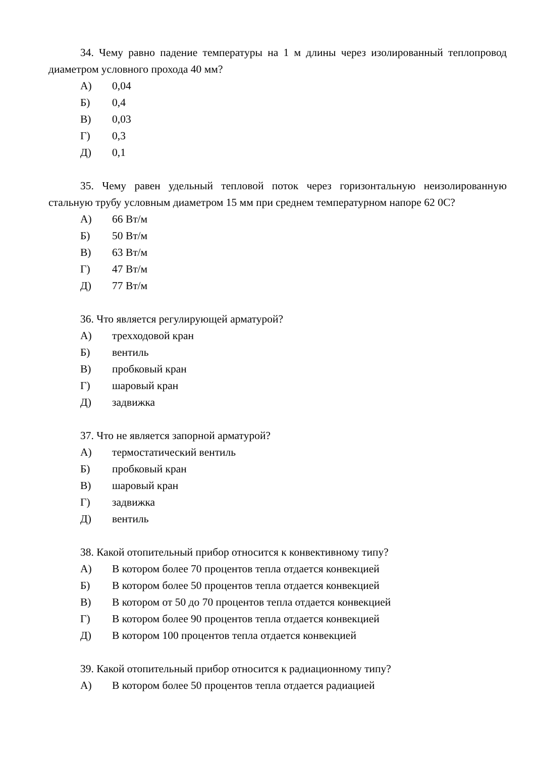34. Чему равно падение температуры на 1 м длины через изолированный теплопровод диаметром условного прохода 40 мм?
А) 0,04
Б) 0,4
В) 0,03
Г) 0,3
Д) 0,1
35. Чему равен удельный тепловой поток через горизонтальную неизолированную стальную трубу условным диаметром 15 мм при среднем температурном напоре 62 0С?
А) 66 Вт/м
Б) 50 Вт/м
В) 63 Вт/м
Г) 47 Вт/м
Д) 77 Вт/м
36. Что является регулирующей арматурой?
А) трехходовой кран
Б) вентиль
В) пробковый кран
Г) шаровый кран
Д) задвижка
37. Что не является запорной арматурой?
А) термостатический вентиль
Б) пробковый кран
В) шаровый кран
Г) задвижка
Д) вентиль
38. Какой отопительный прибор относится к конвективному типу?
А) В котором более 70 процентов тепла отдается конвекцией
Б) В котором более 50 процентов тепла отдается конвекцией
В) В котором от 50 до 70 процентов тепла отдается конвекцией
Г) В котором более 90 процентов тепла отдается конвекцией
Д) В котором 100 процентов тепла отдается конвекцией
39. Какой отопительный прибор относится к радиационному типу?
А) В котором более 50 процентов тепла отдается радиацией